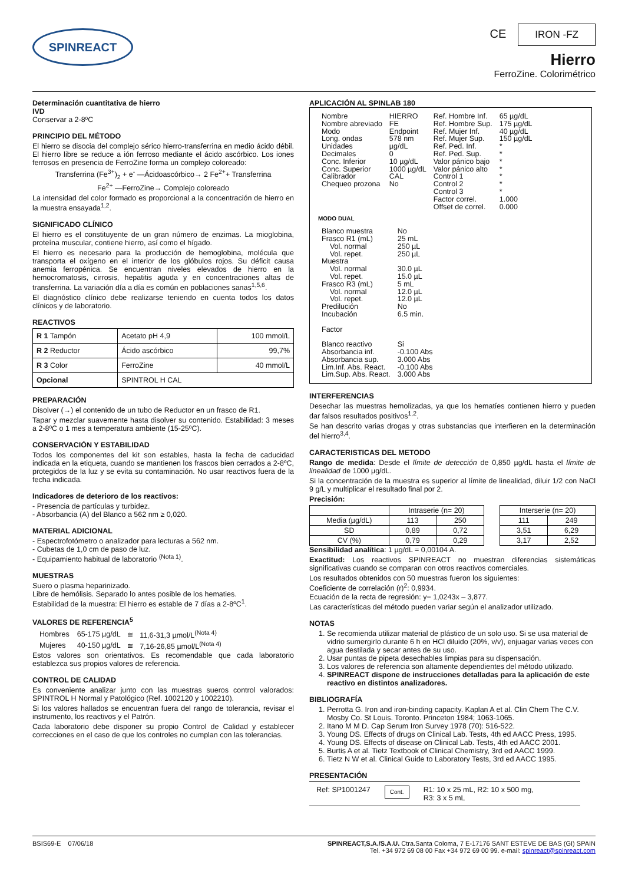SPINREACT
CE IRON -FZ
Hierro
FerroZine. Colorimétrico
Determinación cuantitativa de hierro
IVD
Conservar a 2-8ºC
PRINCIPIO DEL MÉTODO
El hierro se disocia del complejo sérico hierro-transferrina en medio ácido débil. El hierro libre se reduce a ión ferroso mediante el ácido ascórbico. Los iones ferrosos en presencia de FerroZine forma un complejo coloreado:
Transferrina (Fe<sup>3+</sup>)<sub>2</sub> + e<sup>-</sup> —Ácidoascórbico→ 2 Fe<sup>2+</sup>+ Transferrina
Fe<sup>2+</sup> —FerroZine→ Complejo coloreado
La intensidad del color formado es proporcional a la concentración de hierro en la muestra ensayada<sup>1,2</sup>.
SIGNIFICADO CLÍNICO
El hierro es el constituyente de un gran número de enzimas. La mioglobina, proteína muscular, contiene hierro, así como el hígado.
El hierro es necesario para la producción de hemoglobina, molécula que transporta el oxígeno en el interior de los glóbulos rojos. Su déficit causa anemia ferropénica. Se encuentran niveles elevados de hierro en la hemocromatosis, cirrosis, hepatitis aguda y en concentraciones altas de transferrina. La variación día a día es común en poblaciones sanas<sup>1,5,6</sup>.
El diagnóstico clínico debe realizarse teniendo en cuenta todos los datos clínicos y de laboratorio.
REACTIVOS
| R 1 Tampón | Acetato pH 4,9 | 100 mmol/L |
| R 2 Reductor | Ácido ascórbico | 99,7% |
| R 3 Color | FerroZine | 40 mmol/L |
| Opcional | SPINTROL H CAL | |
PREPARACIÓN
Disolver (→) el contenido de un tubo de Reductor en un frasco de R1.
Tapar y mezclar suavemente hasta disolver su contenido. Estabilidad: 3 meses a 2-8ºC o 1 mes a temperatura ambiente (15-25ºC).
CONSERVACIÓN Y ESTABILIDAD
Todos los componentes del kit son estables, hasta la fecha de caducidad indicada en la etiqueta, cuando se mantienen los frascos bien cerrados a 2-8ºC, protegidos de la luz y se evita su contaminación. No usar reactivos fuera de la fecha indicada.
Indicadores de deterioro de los reactivos:
- Presencia de partículas y turbidez.
- Absorbancia (A) del Blanco a 562 nm ≥ 0,020.
MATERIAL ADICIONAL
- Espectrofotómetro o analizador para lecturas a 562 nm.
- Cubetas de 1,0 cm de paso de luz.
- Equipamiento habitual de laboratorio <sup>(Nota 1)</sup>.
MUESTRAS
Suero o plasma heparinizado.
Libre de hemólisis. Separado lo antes posible de los hematies.
Estabilidad de la muestra: El hierro es estable de 7 días a 2-8ºC<sup>1</sup>.
VALORES DE REFERENCIA<sup>5</sup>
| Hombres | 65-175 µg/dL | ≅ | 11,6-31,3 µmol/L<sup>(Nota 4)</sup> |
| Mujeres | 40-150 µg/dL | ≅ | 7,16-26,85 µmol/L<sup>(Nota 4)</sup> |
Estos valores son orientativos. Es recomendable que cada laboratorio establezca sus propios valores de referencia.
CONTROL DE CALIDAD
Es conveniente analizar junto con las muestras sueros control valorados: SPINTROL H Normal y Patológico (Ref. 1002120 y 1002210).
Si los valores hallados se encuentran fuera del rango de tolerancia, revisar el instrumento, los reactivos y el Patrón.
Cada laboratorio debe disponer su propio Control de Calidad y establecer correcciones en el caso de que los controles no cumplan con las tolerancias.
APLICACIÓN AL SPINLAB 180
| Nombre Nombre abreviado Modo Long. ondas Unidades Decimales Conc. Inferior Conc. Superior Calibrador Chequeo prozona | HIERRO FE Endpoint 578 nm µg/dL 0 10 µg/dL 1000 µg/dL CAL No | Ref. Hombre Inf. Ref. Hombre Sup. Ref. Mujer Inf. Ref. Mujer Sup. Ref. Ped. Inf. Ref. Ped. Sup. Valor pánico bajo Valor pánico alto Control 1 Control 2 Control 3 Factor correl. Offset de correl. | 65 µg/dL 175 µg/dL 40 µg/dL 150 µg/dL * * * * * * * 1.000 0.000 |
MODO DUAL
| Blanco muestra Frasco R1 (mL) Vol. normal Vol. repet. Muestra Vol. normal Vol. repet. Frasco R3 (mL) Vol. normal Vol. repet. Predilución Incubación Factor Blanco reactivo Absorbancia inf. Absorbancia sup. Lim.Inf. Abs. React. Lim.Sup. Abs. React. | No 25 mL 250 µL 250 µL 30.0 µL 15.0 µL 5 mL 12.0 µL 12.0 µL No 6.5 min. Si -0.100 Abs 3.000 Abs -0.100 Abs 3.000 Abs |
INTERFERENCIAS
Desechar las muestras hemolizadas, ya que los hematíes contienen hierro y pueden dar falsos resultados positivos<sup>1,2</sup>.
Se han descrito varias drogas y otras substancias que interfieren en la determinación del hierro<sup>3,4</sup>.
CARACTERISTICAS DEL METODO
Rango de medida: Desde el límite de detección de 0,850 µg/dL hasta el límite de linealidad de 1000 µg/dL.
Si la concentración de la muestra es superior al límite de linealidad, diluir 1/2 con NaCl 9 g/L y multiplicar el resultado final por 2.
Precisión:
| | Intraserie (n= 20) | | | Interserie (n= 20) | |
| --- | --- | --- | --- | --- | --- |
| Media (µg/dL) | 113 | 250 | | 111 | 249 |
| SD | 0,89 | 0,72 | | 3,51 | 6,29 |
| CV (%) | 0,79 | 0,29 | | 3,17 | 2,52 |
Sensibilidad analítica: 1 µg/dL = 0,00104 A.
Exactitud: Los reactivos SPINREACT no muestran diferencias sistemáticas significativas cuando se comparan con otros reactivos comerciales.
Los resultados obtenidos con 50 muestras fueron los siguientes:
Coeficiente de correlación (r)<sup>2</sup>: 0,9934.
Ecuación de la recta de regresión: y= 1,0243x – 3,877.
Las características del método pueden variar según el analizador utilizado.
NOTAS
1. Se recomienda utilizar material de plástico de un solo uso. Si se usa material de vidrio sumergirlo durante 6 h en HCl diluido (20%, v/v), enjuagar varias veces con agua destilada y secar antes de su uso.
2. Usar puntas de pipeta desechables limpias para su dispensación.
3. Los valores de referencia son altamente dependientes del método utilizado.
4. SPINREACT dispone de instrucciones detalladas para la aplicación de este reactivo en distintos analizadores.
BIBLIOGRAFÍA
1. Perrotta G. Iron and iron-binding capacity. Kaplan A et al. Clin Chem The C.V. Mosby Co. St Louis. Toronto. Princeton 1984; 1063-1065.
2. Itano M M D. Cap Serum Iron Survey 1978 (70): 516-522.
3. Young DS. Effects of drugs on Clinical Lab. Tests, 4th ed AACC Press, 1995.
4. Young DS. Effects of disease on Clinical Lab. Tests, 4th ed AACC 2001.
5. Burtis A et al. Tietz Textbook of Clinical Chemistry, 3rd ed AACC 1999.
6. Tietz N W et al. Clinical Guide to Laboratory Tests, 3rd ed AACC 1995.
PRESENTACIÓN
Ref: SP1001247 Cont. R1: 10 x 25 mL, R2: 10 x 500 mg,
R3: 3 x 5 mL
BSIS69-E 07/06/18 SPINREACT,S.A./S.A.U. Ctra.Santa Coloma, 7 E-17176 SANT ESTEVE DE BAS (GI) SPAIN
Tel. +34 972 69 08 00 Fax +34 972 69 00 99. e-mail: spinreact@spinreact.com